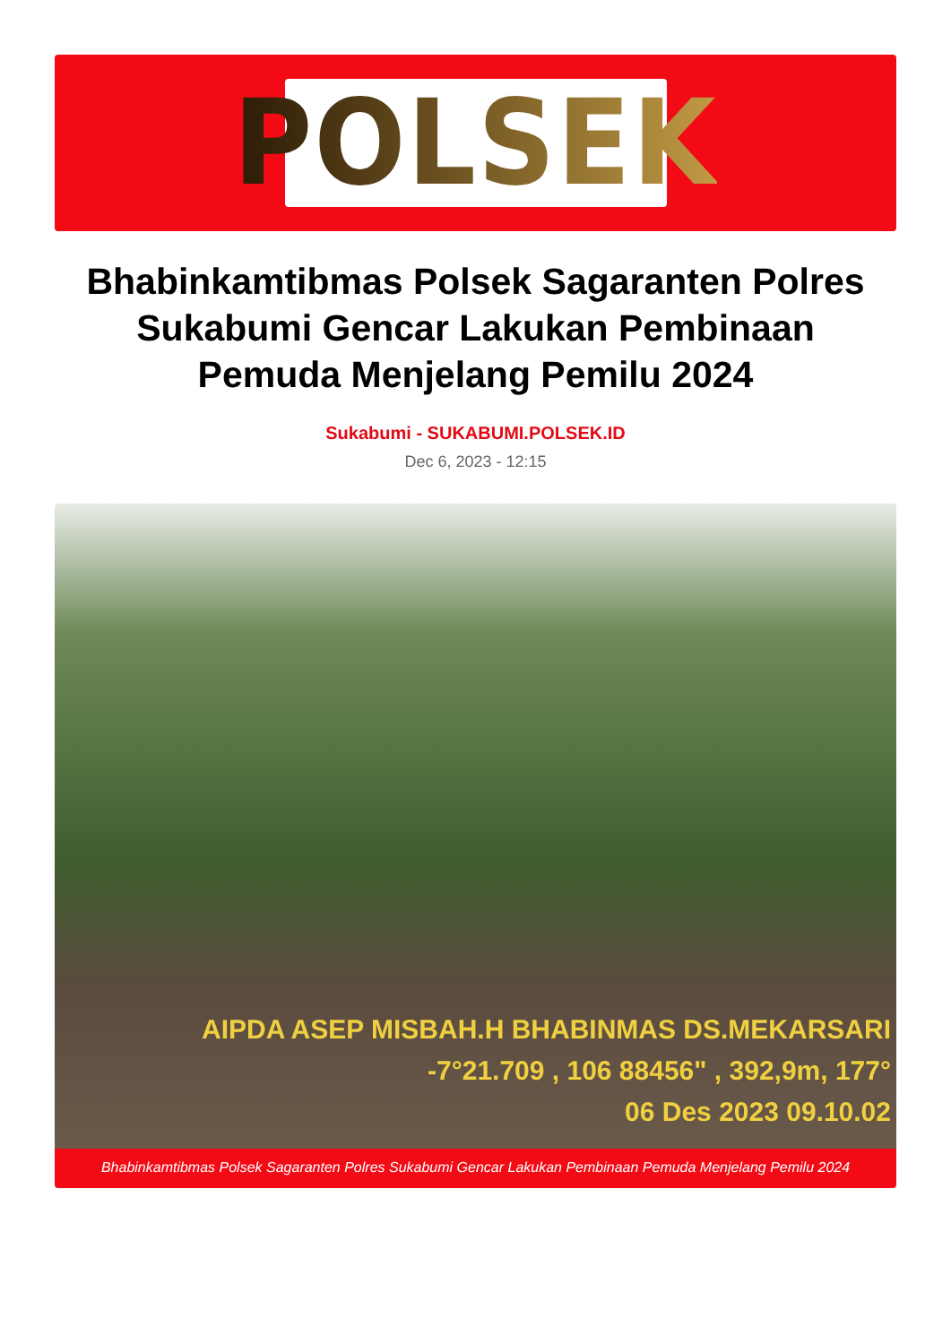POLSEK
Bhabinkamtibmas Polsek Sagaranten Polres Sukabumi Gencar Lakukan Pembinaan Pemuda Menjelang Pemilu 2024
Sukabumi - SUKABUMI.POLSEK.ID
Dec 6, 2023 - 12:15
AIPDA ASEP MISBAH.H BHABINMAS DS.MEKARSARI
-7°21.709 , 106 88456" , 392,9m, 177°
06 Des 2023 09.10.02
Bhabinkamtibmas Polsek Sagaranten Polres Sukabumi Gencar Lakukan Pembinaan Pemuda Menjelang Pemilu 2024